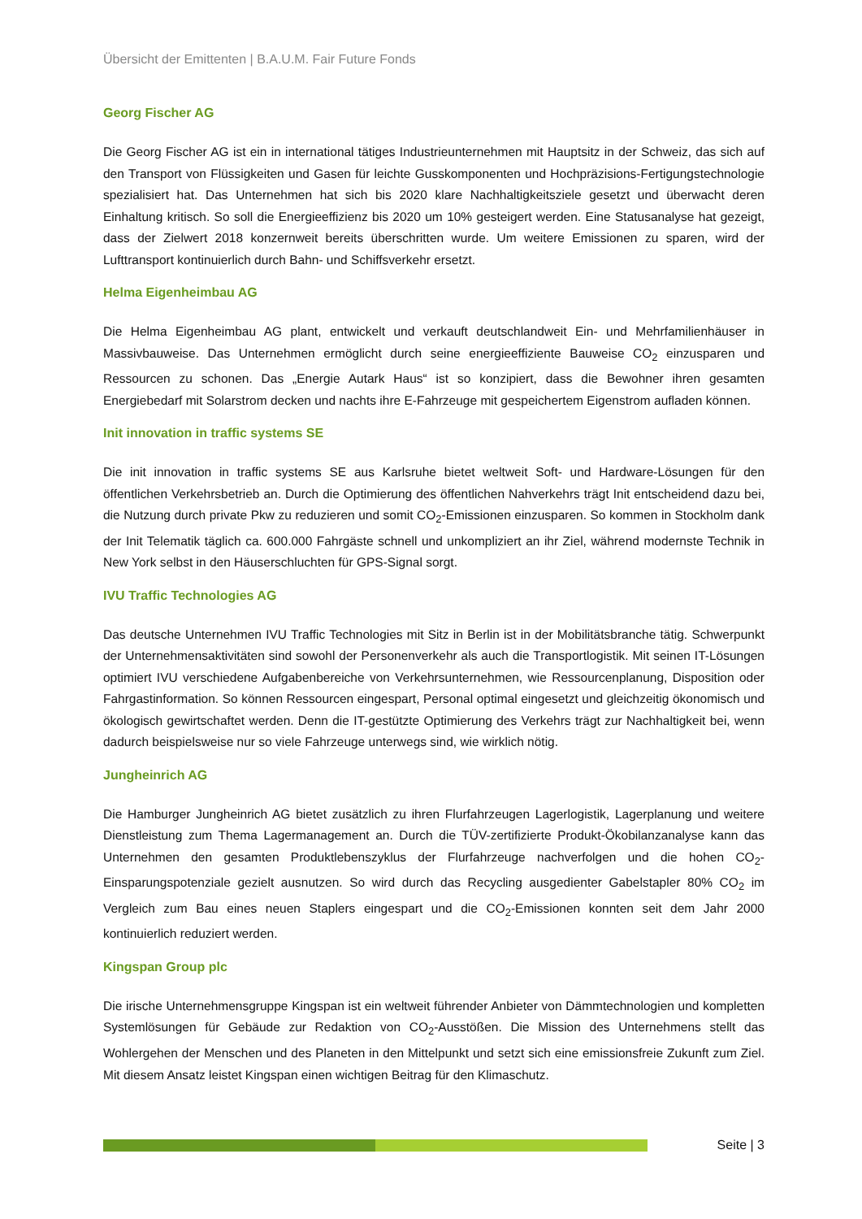Übersicht der Emittenten | B.A.U.M. Fair Future Fonds
Georg Fischer AG
Die Georg Fischer AG ist ein in international tätiges Industrieunternehmen mit Hauptsitz in der Schweiz, das sich auf den Transport von Flüssigkeiten und Gasen für leichte Gusskomponenten und Hochpräzisions-Fertigungstechnologie spezialisiert hat. Das Unternehmen hat sich bis 2020 klare Nachhaltigkeitsziele gesetzt und überwacht deren Einhaltung kritisch. So soll die Energieeffizienz bis 2020 um 10% gesteigert werden. Eine Statusanalyse hat gezeigt, dass der Zielwert 2018 konzernweit bereits überschritten wurde. Um weitere Emissionen zu sparen, wird der Lufttransport kontinuierlich durch Bahn- und Schiffsverkehr ersetzt.
Helma Eigenheimbau AG
Die Helma Eigenheimbau AG plant, entwickelt und verkauft deutschlandweit Ein- und Mehrfamilienhäuser in Massivbauweise. Das Unternehmen ermöglicht durch seine energieeffiziente Bauweise CO<sub>2</sub> einzusparen und Ressourcen zu schonen. Das „Energie Autark Haus“ ist so konzipiert, dass die Bewohner ihren gesamten Energiebedarf mit Solarstrom decken und nachts ihre E-Fahrzeuge mit gespeichertem Eigenstrom aufladen können.
Init innovation in traffic systems SE
Die init innovation in traffic systems SE aus Karlsruhe bietet weltweit Soft- und Hardware-Lösungen für den öffentlichen Verkehrsbetrieb an. Durch die Optimierung des öffentlichen Nahverkehrs trägt Init entscheidend dazu bei, die Nutzung durch private Pkw zu reduzieren und somit CO<sub>2</sub>-Emissionen einzusparen. So kommen in Stockholm dank der Init Telematik täglich ca. 600.000 Fahrgäste schnell und unkompliziert an ihr Ziel, während modernste Technik in New York selbst in den Häuserschluchten für GPS-Signal sorgt.
IVU Traffic Technologies AG
Das deutsche Unternehmen IVU Traffic Technologies mit Sitz in Berlin ist in der Mobilitätsbranche tätig. Schwerpunkt der Unternehmensaktivitäten sind sowohl der Personenverkehr als auch die Transportlogistik. Mit seinen IT-Lösungen optimiert IVU verschiedene Aufgabenbereiche von Verkehrsunternehmen, wie Ressourcenplanung, Disposition oder Fahrgastinformation. So können Ressourcen eingespart, Personal optimal eingesetzt und gleichzeitig ökonomisch und ökologisch gewirtschaftet werden. Denn die IT-gestützte Optimierung des Verkehrs trägt zur Nachhaltigkeit bei, wenn dadurch beispielsweise nur so viele Fahrzeuge unterwegs sind, wie wirklich nötig.
Jungheinrich AG
Die Hamburger Jungheinrich AG bietet zusätzlich zu ihren Flurfahrzeugen Lagerlogistik, Lagerplanung und weitere Dienstleistung zum Thema Lagermanagement an. Durch die TÜV-zertifizierte Produkt-Ökobilanzanalyse kann das Unternehmen den gesamten Produktlebenszyklus der Flurfahrzeuge nachverfolgen und die hohen CO<sub>2</sub>-Einsparungspotenziale gezielt ausnutzen. So wird durch das Recycling ausgedienter Gabelstapler 80% CO<sub>2</sub> im Vergleich zum Bau eines neuen Staplers eingespart und die CO<sub>2</sub>-Emissionen konnten seit dem Jahr 2000 kontinuierlich reduziert werden.
Kingspan Group plc
Die irische Unternehmensgruppe Kingspan ist ein weltweit führender Anbieter von Dämmtechnologien und kompletten Systemlösungen für Gebäude zur Redaktion von CO<sub>2</sub>-Ausstößen. Die Mission des Unternehmens stellt das Wohlergehen der Menschen und des Planeten in den Mittelpunkt und setzt sich eine emissionsfreie Zukunft zum Ziel. Mit diesem Ansatz leistet Kingspan einen wichtigen Beitrag für den Klimaschutz.
Seite | 3